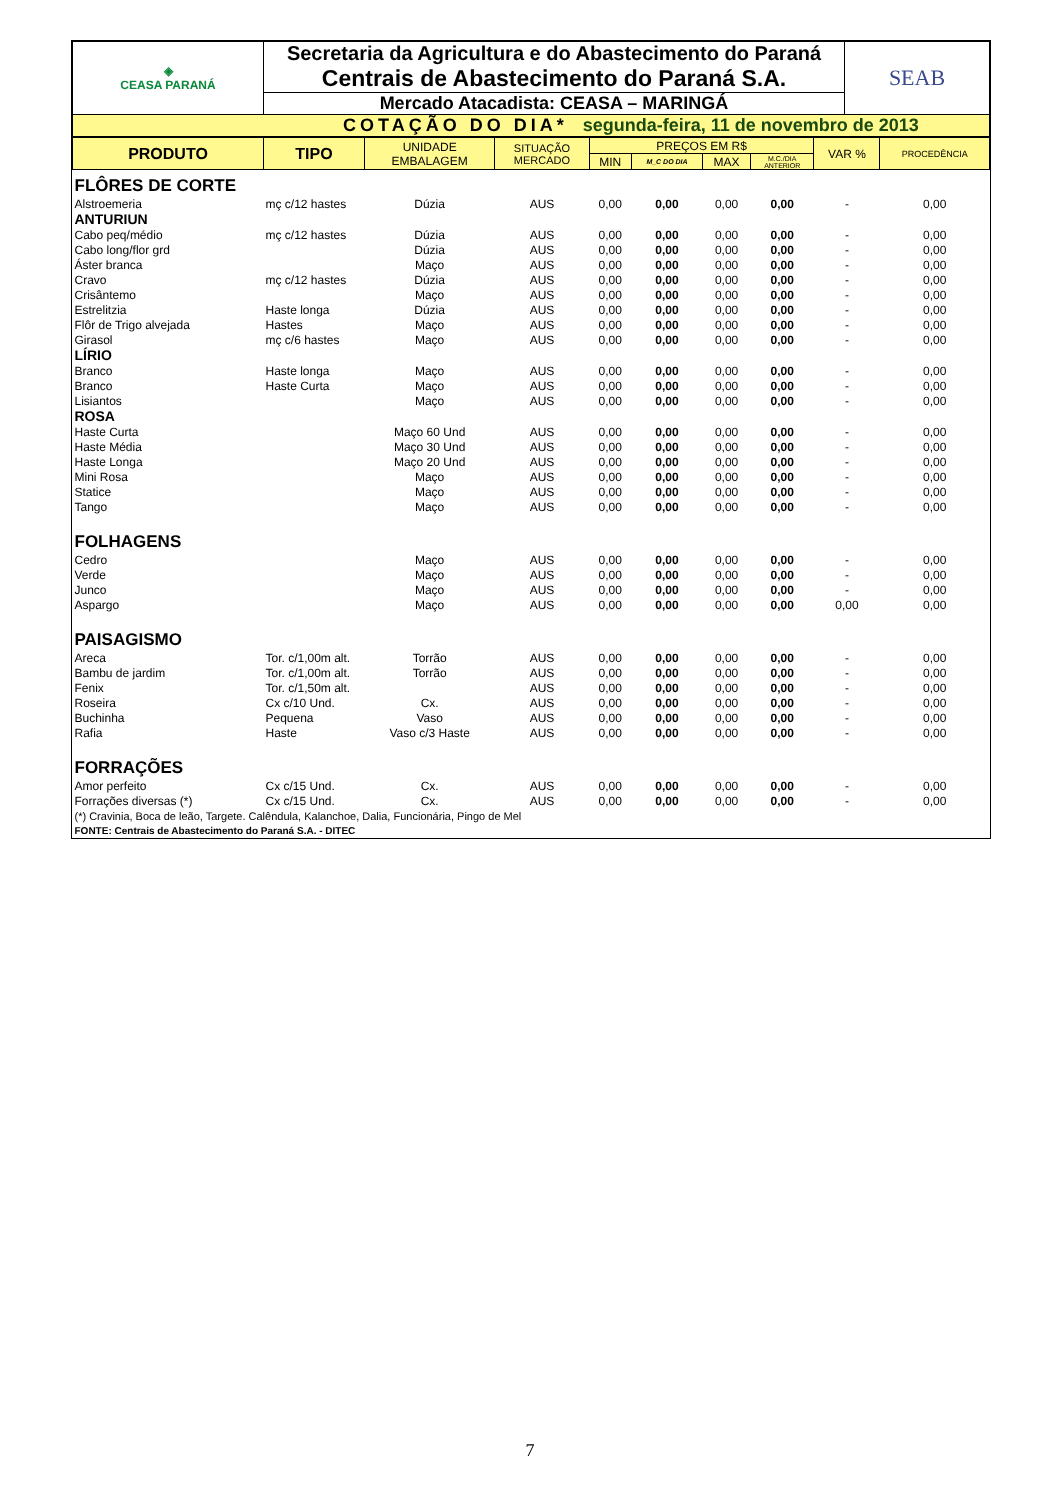| ◈ CEASA PARANÁ | Secretaria da Agricultura e do Abastecimento do Paraná | SEAB |
| | Centrais de Abastecimento do Paraná S.A. | |
| | Mercado Atacadista: CEASA – MARINGÁ | |
| COTAÇÃO DO DIA* segunda-feira, 11 de novembro de 2013 | | |
| PRODUTO | TIPO | UNIDADE EMBALAGEM | SITUAÇÃO MERCADO | PREÇOS EM R$ | | | | VAR % | PROCEDÊNCIA |
| | | | | MIN | M_C DO DIA | MAX | M.C./DIA ANTERIOR | | |
| FLÔRES DE CORTE | | | | | | | | | |
| Alstroemeria | mç c/12 hastes | Dúzia | AUS | 0,00 | 0,00 | 0,00 | 0,00 | - | 0,00 |
| ANTURIUN | | | | | | | | | |
| Cabo peq/médio | mç c/12 hastes | Dúzia | AUS | 0,00 | 0,00 | 0,00 | 0,00 | - | 0,00 |
| Cabo long/flor grd | | Dúzia | AUS | 0,00 | 0,00 | 0,00 | 0,00 | - | 0,00 |
| Áster branca | | Maço | AUS | 0,00 | 0,00 | 0,00 | 0,00 | - | 0,00 |
| Cravo | mç c/12 hastes | Dúzia | AUS | 0,00 | 0,00 | 0,00 | 0,00 | - | 0,00 |
| Crisântemo | | Maço | AUS | 0,00 | 0,00 | 0,00 | 0,00 | - | 0,00 |
| Estrelitzia | Haste longa | Dúzia | AUS | 0,00 | 0,00 | 0,00 | 0,00 | - | 0,00 |
| Flôr de Trigo alvejada | Hastes | Maço | AUS | 0,00 | 0,00 | 0,00 | 0,00 | - | 0,00 |
| Girasol | mç c/6 hastes | Maço | AUS | 0,00 | 0,00 | 0,00 | 0,00 | - | 0,00 |
| LÍRIO | | | | | | | | | |
| Branco | Haste longa | Maço | AUS | 0,00 | 0,00 | 0,00 | 0,00 | - | 0,00 |
| Branco | Haste Curta | Maço | AUS | 0,00 | 0,00 | 0,00 | 0,00 | - | 0,00 |
| Lisiantos | | Maço | AUS | 0,00 | 0,00 | 0,00 | 0,00 | - | 0,00 |
| ROSA | | | | | | | | | |
| Haste Curta | | Maço 60 Und | AUS | 0,00 | 0,00 | 0,00 | 0,00 | - | 0,00 |
| Haste Média | | Maço 30 Und | AUS | 0,00 | 0,00 | 0,00 | 0,00 | - | 0,00 |
| Haste Longa | | Maço 20 Und | AUS | 0,00 | 0,00 | 0,00 | 0,00 | - | 0,00 |
| Mini Rosa | | Maço | AUS | 0,00 | 0,00 | 0,00 | 0,00 | - | 0,00 |
| Statice | | Maço | AUS | 0,00 | 0,00 | 0,00 | 0,00 | - | 0,00 |
| Tango | | Maço | AUS | 0,00 | 0,00 | 0,00 | 0,00 | - | 0,00 |
| FOLHAGENS | | | | | | | | | |
| Cedro | | Maço | AUS | 0,00 | 0,00 | 0,00 | 0,00 | - | 0,00 |
| Verde | | Maço | AUS | 0,00 | 0,00 | 0,00 | 0,00 | - | 0,00 |
| Junco | | Maço | AUS | 0,00 | 0,00 | 0,00 | 0,00 | - | 0,00 |
| Aspargo | | Maço | AUS | 0,00 | 0,00 | 0,00 | 0,00 | 0,00 | 0,00 |
| PAISAGISMO | | | | | | | | | |
| Areca | Tor. c/1,00m alt. | Torrão | AUS | 0,00 | 0,00 | 0,00 | 0,00 | - | 0,00 |
| Bambu de jardim | Tor. c/1,00m alt. | Torrão | AUS | 0,00 | 0,00 | 0,00 | 0,00 | - | 0,00 |
| Fenix | Tor. c/1,50m alt. | | AUS | 0,00 | 0,00 | 0,00 | 0,00 | - | 0,00 |
| Roseira | Cx c/10 Und. | Cx. | AUS | 0,00 | 0,00 | 0,00 | 0,00 | - | 0,00 |
| Buchinha | Pequena | Vaso | AUS | 0,00 | 0,00 | 0,00 | 0,00 | - | 0,00 |
| Rafia | Haste | Vaso c/3 Haste | AUS | 0,00 | 0,00 | 0,00 | 0,00 | - | 0,00 |
| FORRAÇÕES | | | | | | | | | |
| Amor perfeito | Cx c/15 Und. | Cx. | AUS | 0,00 | 0,00 | 0,00 | 0,00 | - | 0,00 |
| Forrações diversas (*) | Cx c/15 Und. | Cx. | AUS | 0,00 | 0,00 | 0,00 | 0,00 | - | 0,00 |
| (*) Cravinia, Boca de leão, Targete. Calêndula, Kalanchoe, Dalia, Funcionária, Pingo de Mel | | | | | | | | | |
| FONTE: Centrais de Abastecimento do Paraná S.A. - DITEC | | | | | | | | | |
7